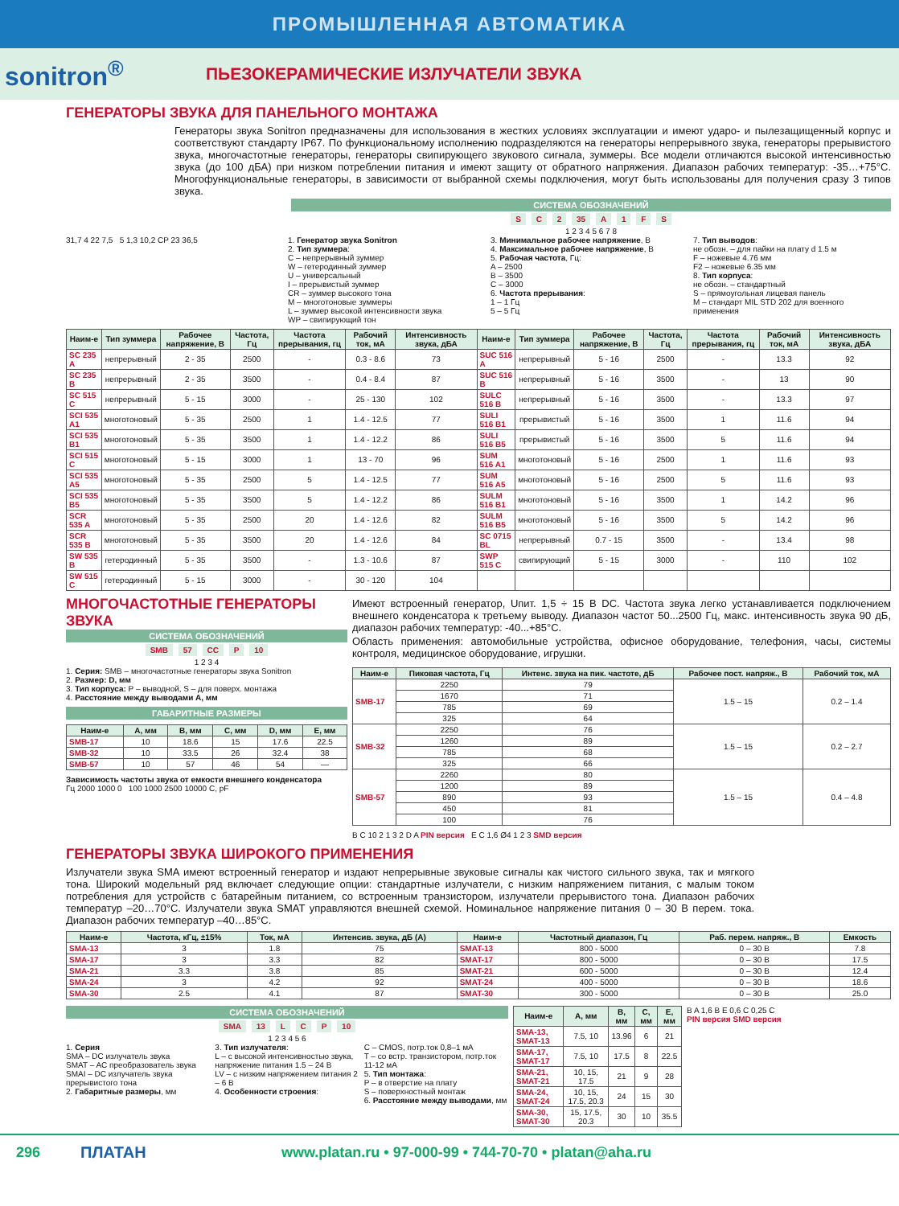ПРОМЫШЛЕННАЯ АВТОМАТИКА
sonitron<sup>®</sup>
ПЬЕЗОКЕРАМИЧЕСКИЕ ИЗЛУЧАТЕЛИ ЗВУКА
ГЕНЕРАТОРЫ ЗВУКА ДЛЯ ПАНЕЛЬНОГО МОНТАЖА
Генераторы звука Sonitron предназначены для использования в жестких условиях эксплуатации и имеют ударо- и пылезащищенный корпус и соответствуют стандарту IP67. По функциональному исполнению подразделяются на генераторы непрерывного звука, генераторы прерывистого звука, многочастотные генераторы, генераторы свипирующего звукового сигнала, зуммеры. Все модели отличаются высокой интенсивностью звука (до 100 дБА) при низком потреблении питания и имеют защиту от обратного напряжения. Диапазон рабочих температур: -35…+75°C. Многофункциональные генераторы, в зависимости от выбранной схемы подключения, могут быть использованы для получения сразу 3 типов звука.
СИСТЕМА ОБОЗНАЧЕНИЙ
S C 2 35 A 1 F S
1 2 3 4 5 6 7 8
31,7 4 22 7,5 5 1,3 10,2 CP 23 36,5 1. Генератор звука Sonitron
2. Тип зуммера:
C – непрерывный зуммер
W – гетеродинный зуммер
U – универсальный
I – прерывистый зуммер
CR – зуммер высокого тона
M – многотоновые зуммеры
L – зуммер высокой интенсивности звука
WP – свипирующий тон
3. Минимальное рабочее напряжение, В
4. Максимальное рабочее напряжение, В
5. Рабочая частота, Гц:
A – 2500
B – 3500
C – 3000
6. Частота прерывания:
1 – 1 Гц
5 – 5 Гц
7. Тип выводов:
не обозн. – для пайки на плату d 1.5 м
F – ножевые 4.76 мм
F2 – ножевые 6.35 мм
8. Тип корпуса:
не обозн. – стандартный
S – прямоугольная лицевая панель
M – стандарт MIL STD 202 для военного применения
| Наим-е | Тип зуммера | Рабочее напряжение, В | Частота, Гц | Частота прерывания, гц | Рабочий ток, мА | Интенсивность звука, дБА | Наим-е | Тип зуммера | Рабочее напряжение, В | Частота, Гц | Частота прерывания, гц | Рабочий ток, мА | Интенсивность звука, дБА |
| --- | --- | --- | --- | --- | --- | --- | --- | --- | --- | --- | --- | --- | --- |
| SC 235 A | непрерывный | 2 - 35 | 2500 | - | 0.3 - 8.6 | 73 | SUC 516 A | непрерывный | 5 - 16 | 2500 | - | 13.3 | 92 |
| SC 235 B | непрерывный | 2 - 35 | 3500 | - | 0.4 - 8.4 | 87 | SUC 516 B | непрерывный | 5 - 16 | 3500 | - | 13 | 90 |
| SC 515 C | непрерывный | 5 - 15 | 3000 | - | 25 - 130 | 102 | SULC 516 B | непрерывный | 5 - 16 | 3500 | - | 13.3 | 97 |
| SCI 535 A1 | многотоновый | 5 - 35 | 2500 | 1 | 1.4 - 12.5 | 77 | SULI 516 B1 | прерывистый | 5 - 16 | 3500 | 1 | 11.6 | 94 |
| SCI 535 B1 | многотоновый | 5 - 35 | 3500 | 1 | 1.4 - 12.2 | 86 | SULI 516 B5 | прерывистый | 5 - 16 | 3500 | 5 | 11.6 | 94 |
| SCI 515 C | многотоновый | 5 - 15 | 3000 | 1 | 13 - 70 | 96 | SUM 516 A1 | многотоновый | 5 - 16 | 2500 | 1 | 11.6 | 93 |
| SCI 535 A5 | многотоновый | 5 - 35 | 2500 | 5 | 1.4 - 12.5 | 77 | SUM 516 A5 | многотоновый | 5 - 16 | 2500 | 5 | 11.6 | 93 |
| SCI 535 B5 | многотоновый | 5 - 35 | 3500 | 5 | 1.4 - 12.2 | 86 | SULM 516 B1 | многотоновый | 5 - 16 | 3500 | 1 | 14.2 | 96 |
| SCR 535 A | многотоновый | 5 - 35 | 2500 | 20 | 1.4 - 12.6 | 82 | SULM 516 B5 | многотоновый | 5 - 16 | 3500 | 5 | 14.2 | 96 |
| SCR 535 B | многотоновый | 5 - 35 | 3500 | 20 | 1.4 - 12.6 | 84 | SC 0715 BL | непрерывный | 0.7 - 15 | 3500 | - | 13.4 | 98 |
| SW 535 B | гетеродинный | 5 - 35 | 3500 | - | 1.3 - 10.6 | 87 | SWP 515 C | свипирующий | 5 - 15 | 3000 | - | 110 | 102 |
| SW 515 C | гетеродинный | 5 - 15 | 3000 | - | 30 - 120 | 104 | | | | | | | |
МНОГОЧАСТОТНЫЕ ГЕНЕРАТОРЫ ЗВУКА
СИСТЕМА ОБОЗНАЧЕНИЙ
SMB 57 CC P 10
1 2 3 4
1. Серия: SMB – многочастотные генераторы звука Sonitron
2. Размер: D, мм
3. Тип корпуса: P – выводной, S – для поверх. монтажа
4. Расстояние между выводами A, мм
ГАБАРИТНЫЕ РАЗМЕРЫ
| Наим-е | A, мм | B, мм | C, мм | D, мм | E, мм |
| --- | --- | --- | --- | --- | --- |
| SMB-17 | 10 | 18.6 | 15 | 17.6 | 22.5 |
| SMB-32 | 10 | 33.5 | 26 | 32.4 | 38 |
| SMB-57 | 10 | 57 | 46 | 54 | — |
Зависимость частоты звука от емкости внешнего конденсатора
Гц 2000 1000 0 100 1000 2500 10000 C, pF
Имеют встроенный генератор, Uпит. 1,5 ÷ 15 В DC. Частота звука легко устанавливается подключением внешнего конденсатора к третьему выводу. Диапазон частот 50...2500 Гц, макс. интенсивность звука 90 дБ, диапазон рабочих температур: -40...+85°C.
Область применения: автомобильные устройства, офисное оборудование, телефония, часы, системы контроля, медицинское оборудование, игрушки.
| Наим-е | Пиковая частота, Гц | Интенс. звука на пик. частоте, дБ | Рабочее пост. напряж., В | Рабочий ток, мА |
| --- | --- | --- | --- | --- |
| SMB-17 | 2250 | 79 | 1.5 – 15 | 0.2 – 1.4 |
| | 1670 | 71 | | |
| | 785 | 69 | | |
| | 325 | 64 | | |
| SMB-32 | 2250 | 76 | 1.5 – 15 | 0.2 – 2.7 |
| | 1260 | 89 | | |
| | 785 | 68 | | |
| | 325 | 66 | | |
| SMB-57 | 2260 | 80 | 1.5 – 15 | 0.4 – 4.8 |
| | 1200 | 89 | | |
| | 890 | 93 | | |
| | 450 | 81 | | |
| | 100 | 76 | | |
B C 10 2 1 3 2 D A PIN версия E C 1,6 Ø4 1 2 3 SMD версия
ГЕНЕРАТОРЫ ЗВУКА ШИРОКОГО ПРИМЕНЕНИЯ
Излучатели звука SMA имеют встроенный генератор и издают непрерывные звуковые сигналы как чистого сильного звука, так и мягкого тона. Широкий модельный ряд включает следующие опции: стандартные излучатели, с низким напряжением питания, с малым током потребления для устройств с батарейным питанием, со встроенным транзистором, излучатели прерывистого тона. Диапазон рабочих температур –20…70°C. Излучатели звука SMAT управляются внешней схемой. Номинальное напряжение питания 0 – 30 В перем. тока. Диапазон рабочих температур –40…85°C.
| Наим-е | Частота, кГц, ±15% | Ток, мА | Интенсив. звука, дБ (А) | Наим-е | Частотный диапазон, Гц | Раб. перем. напряж., В | Емкость |
| --- | --- | --- | --- | --- | --- | --- | --- |
| SMA-13 | 3 | 1.8 | 75 | SMAT-13 | 800 - 5000 | 0 – 30 В | 7.8 |
| SMA-17 | 3 | 3.3 | 82 | SMAT-17 | 800 - 5000 | 0 – 30 В | 17.5 |
| SMA-21 | 3.3 | 3.8 | 85 | SMAT-21 | 600 - 5000 | 0 – 30 В | 12.4 |
| SMA-24 | 3 | 4.2 | 92 | SMAT-24 | 400 - 5000 | 0 – 30 В | 18.6 |
| SMA-30 | 2.5 | 4.1 | 87 | SMAT-30 | 300 - 5000 | 0 – 30 В | 25.0 |
СИСТЕМА ОБОЗНАЧЕНИЙ
SMA 13 L C P 10
1 2 3 4 5 6
1. Серия
SMA – DC излучатель звука
SMAT – AC преобразователь звука
SMAI – DC излучатель звука прерывистого тона
2. Габаритные размеры, мм
3. Тип излучателя:
L – с высокой интенсивностью звука, напряжение питания 1.5 – 24 В
LV – с низким напряжением питания 2 – 6 В
4. Особенности строения:
C – CMOS, потр.ток 0,8–1 мА
T – со встр. транзистором, потр.ток 11-12 мА
5. Тип монтажа:
P – в отверстие на плату
S – поверхностный монтаж
6. Расстояние между выводами, мм
| Наим-е | A, мм | B, мм | C, мм | E, мм |
| --- | --- | --- | --- | --- |
| SMA-13, SMAT-13 | 7.5, 10 | 13.96 | 6 | 21 |
| SMA-17, SMAT-17 | 7.5, 10 | 17.5 | 8 | 22.5 |
| SMA-21, SMAT-21 | 10, 15, 17.5 | 21 | 9 | 28 |
| SMA-24, SMAT-24 | 10, 15, 17.5, 20.3 | 24 | 15 | 30 |
| SMA-30, SMAT-30 | 15, 17.5, 20.3 | 30 | 10 | 35.5 |
B A 1,6 B E 0,6 C 0,25 C
PIN версия SMD версия
296 ПЛАТАН www.platan.ru • 97-000-99 • 744-70-70 • platan@aha.ru